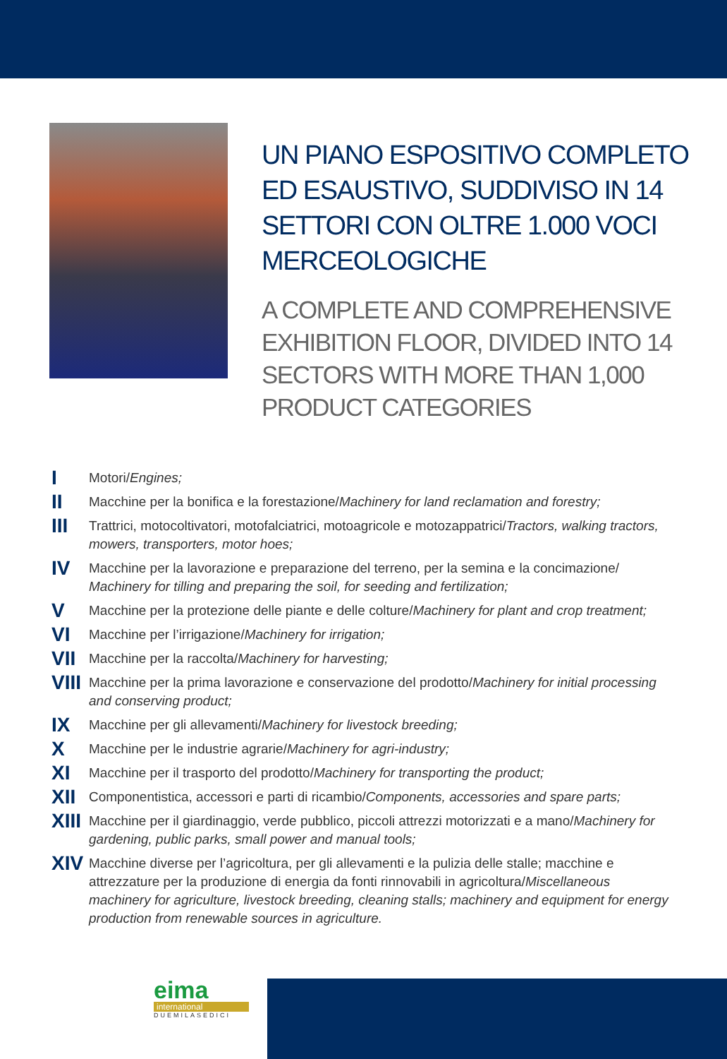UN PIANO ESPOSITIVO COMPLETO ED ESAUSTIVO, SUDDIVISO IN 14 SETTORI CON OLTRE 1.000 VOCI MERCEOLOGICHE
A COMPLETE AND COMPREHENSIVE EXHIBITION FLOOR, DIVIDED INTO 14 SECTORS WITH MORE THAN 1,000 PRODUCT CATEGORIES
I
Motori/Engines;
II
Macchine per la bonifica e la forestazione/Machinery for land reclamation and forestry;
III
Trattrici, motocoltivatori, motofalciatrici, motoagricole e motozappatrici/Tractors, walking tractors, mowers, transporters, motor hoes;
IV
Macchine per la lavorazione e preparazione del terreno, per la semina e la concimazione/ Machinery for tilling and preparing the soil, for seeding and fertilization;
V
Macchine per la protezione delle piante e delle colture/Machinery for plant and crop treatment;
VI
Macchine per l’irrigazione/Machinery for irrigation;
VII
Macchine per la raccolta/Machinery for harvesting;
VIII
Macchine per la prima lavorazione e conservazione del prodotto/Machinery for initial processing and conserving product;
IX
Macchine per gli allevamenti/Machinery for livestock breeding;
X
Macchine per le industrie agrarie/Machinery for agri-industry;
XI
Macchine per il trasporto del prodotto/Machinery for transporting the product;
XII
Componentistica, accessori e parti di ricambio/Components, accessories and spare parts;
XIII
Macchine per il giardinaggio, verde pubblico, piccoli attrezzi motorizzati e a mano/Machinery for gardening, public parks, small power and manual tools;
XIV
Macchine diverse per l’agricoltura, per gli allevamenti e la pulizia delle stalle; macchine e attrezzature per la produzione di energia da fonti rinnovabili in agricoltura/Miscellaneous machinery for agriculture, livestock breeding, cleaning stalls; machinery and equipment for energy production from renewable sources in agriculture.
eima
international
DUEMILASEDICI